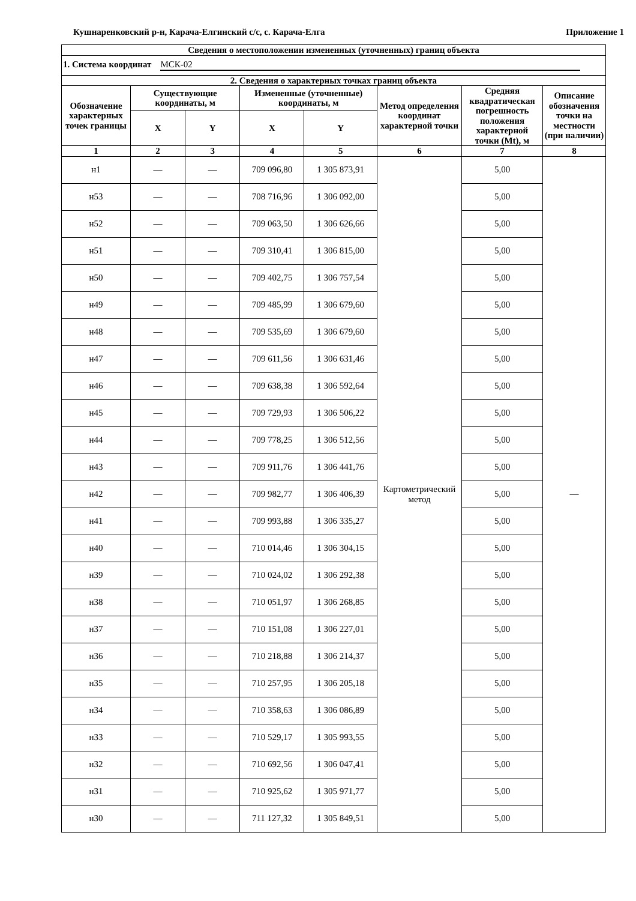Кушнаренковский р-н, Карача-Елгинский с/с, с. Карача-Елга Приложение 1
| Сведения о местоположении измененных (уточненных) границ объекта | | | | | | | |
| --- | --- | --- | --- | --- | --- | --- | --- |
| 1. Система координат МСК-02 | | | | | | | |
| 2. Сведения о характерных точках границ объекта | | | | | | | |
| Обозначение характерных точек границы | Существующие координаты, м | | Измененные (уточненные) координаты, м | | Метод определения координат характерной точки | Средняя квадратическая погрешность положения характерной точки (Mt), м | Описание обозначения точки на местности (при наличии) |
| | X | Y | X | Y | | | |
| 1 | 2 | 3 | 4 | 5 | 6 | 7 | 8 |
| н1 | — | — | 709 096,80 | 1 305 873,91 | Картометрический метод | 5,00 | — |
| н53 | — | — | 708 716,96 | 1 306 092,00 | | 5,00 | |
| н52 | — | — | 709 063,50 | 1 306 626,66 | | 5,00 | |
| н51 | — | — | 709 310,41 | 1 306 815,00 | | 5,00 | |
| н50 | — | — | 709 402,75 | 1 306 757,54 | | 5,00 | |
| н49 | — | — | 709 485,99 | 1 306 679,60 | | 5,00 | |
| н48 | — | — | 709 535,69 | 1 306 679,60 | | 5,00 | |
| н47 | — | — | 709 611,56 | 1 306 631,46 | | 5,00 | |
| н46 | — | — | 709 638,38 | 1 306 592,64 | | 5,00 | |
| н45 | — | — | 709 729,93 | 1 306 506,22 | | 5,00 | |
| н44 | — | — | 709 778,25 | 1 306 512,56 | | 5,00 | |
| н43 | — | — | 709 911,76 | 1 306 441,76 | | 5,00 | |
| н42 | — | — | 709 982,77 | 1 306 406,39 | | 5,00 | |
| н41 | — | — | 709 993,88 | 1 306 335,27 | | 5,00 | |
| н40 | — | — | 710 014,46 | 1 306 304,15 | | 5,00 | |
| н39 | — | — | 710 024,02 | 1 306 292,38 | | 5,00 | |
| н38 | — | — | 710 051,97 | 1 306 268,85 | | 5,00 | |
| н37 | — | — | 710 151,08 | 1 306 227,01 | | 5,00 | |
| н36 | — | — | 710 218,88 | 1 306 214,37 | | 5,00 | |
| н35 | — | — | 710 257,95 | 1 306 205,18 | | 5,00 | |
| н34 | — | — | 710 358,63 | 1 306 086,89 | | 5,00 | |
| н33 | — | — | 710 529,17 | 1 305 993,55 | | 5,00 | |
| н32 | — | — | 710 692,56 | 1 306 047,41 | | 5,00 | |
| н31 | — | — | 710 925,62 | 1 305 971,77 | | 5,00 | |
| н30 | — | — | 711 127,32 | 1 305 849,51 | | 5,00 | |